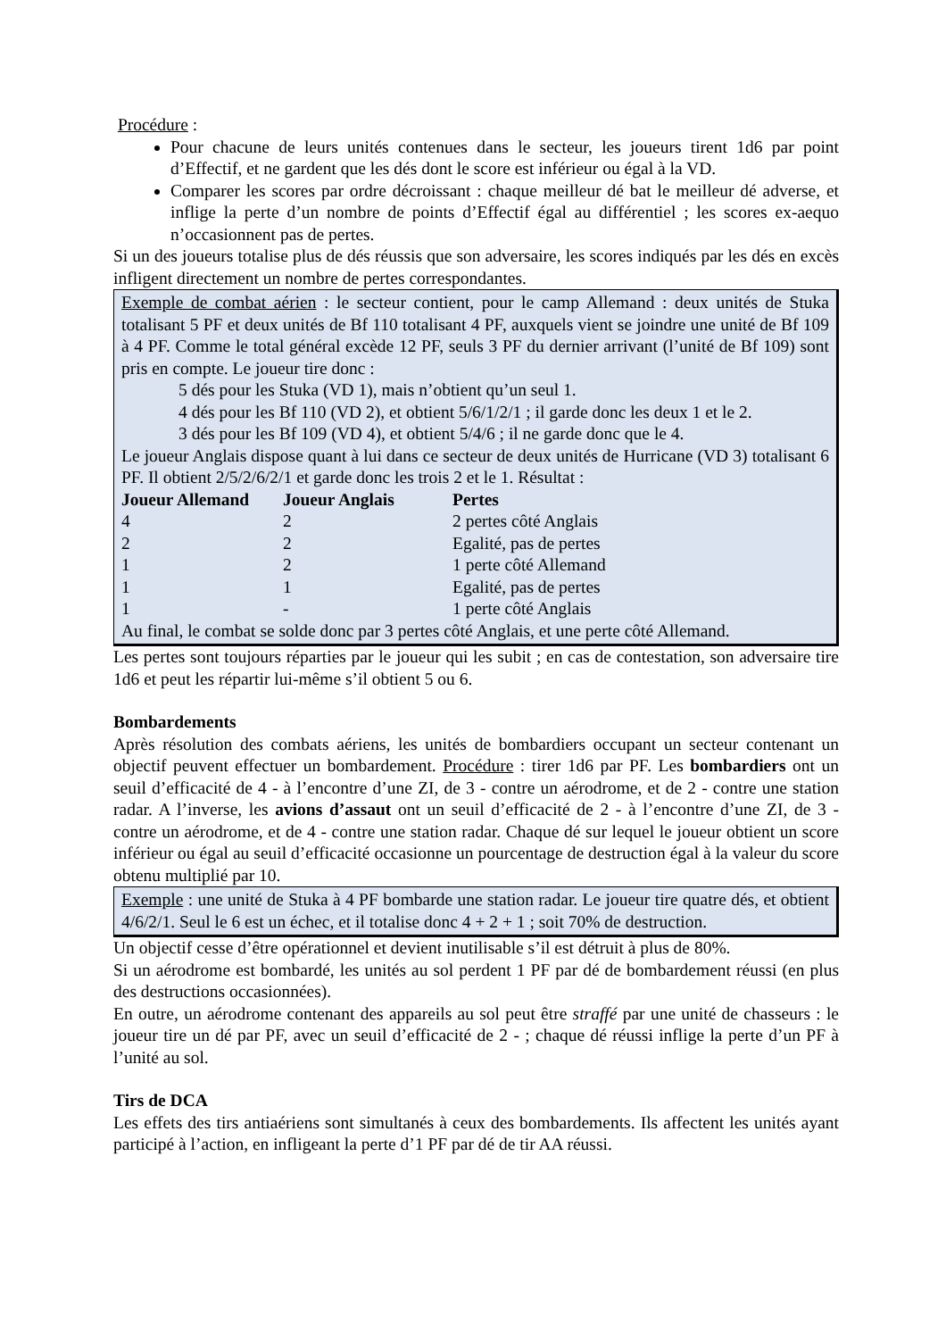Procédure :
Pour chacune de leurs unités contenues dans le secteur, les joueurs tirent 1d6 par point d’Effectif, et ne gardent que les dés dont le score est inférieur ou égal à la VD.
Comparer les scores par ordre décroissant : chaque meilleur dé bat le meilleur dé adverse, et inflige la perte d’un nombre de points d’Effectif égal au différentiel ; les scores ex-aequo n’occasionnent pas de pertes.
Si un des joueurs totalise plus de dés réussis que son adversaire, les scores indiqués par les dés en excès infligent directement un nombre de pertes correspondantes.
Exemple de combat aérien : le secteur contient, pour le camp Allemand : deux unités de Stuka totalisant 5 PF et deux unités de Bf 110 totalisant 4 PF, auxquels vient se joindre une unité de Bf 109 à 4 PF. Comme le total général excède 12 PF, seuls 3 PF du dernier arrivant (l’unité de Bf 109) sont pris en compte. Le joueur tire donc :
5 dés pour les Stuka (VD 1), mais n’obtient qu’un seul 1.
4 dés pour les Bf 110 (VD 2), et obtient 5/6/1/2/1 ; il garde donc les deux 1 et le 2.
3 dés pour les Bf 109 (VD 4), et obtient 5/4/6 ; il ne garde donc que le 4.
Le joueur Anglais dispose quant à lui dans ce secteur de deux unités de Hurricane (VD 3) totalisant 6 PF. Il obtient 2/5/2/6/2/1 et garde donc les trois 2 et le 1. Résultat :
| Joueur Allemand | Joueur Anglais | Pertes |
| --- | --- | --- |
| 4 | 2 | 2 pertes côté Anglais |
| 2 | 2 | Egalité, pas de pertes |
| 1 | 2 | 1 perte côté Allemand |
| 1 | 1 | Egalité, pas de pertes |
| 1 | - | 1 perte côté Anglais |
Au final, le combat se solde donc par 3 pertes côté Anglais, et une perte côté Allemand.
Les pertes sont toujours réparties par le joueur qui les subit ; en cas de contestation, son adversaire tire 1d6 et peut les répartir lui-même s’il obtient 5 ou 6.
Bombardements
Après résolution des combats aériens, les unités de bombardiers occupant un secteur contenant un objectif peuvent effectuer un bombardement. Procédure : tirer 1d6 par PF. Les bombardiers ont un seuil d’efficacité de 4 - à l’encontre d’une ZI, de 3 - contre un aérodrome, et de 2 - contre une station radar. A l’inverse, les avions d’assaut ont un seuil d’efficacité de 2 - à l’encontre d’une ZI, de 3 - contre un aérodrome, et de 4 - contre une station radar. Chaque dé sur lequel le joueur obtient un score inférieur ou égal au seuil d’efficacité occasionne un pourcentage de destruction égal à la valeur du score obtenu multiplié par 10.
Exemple : une unité de Stuka à 4 PF bombarde une station radar. Le joueur tire quatre dés, et obtient 4/6/2/1. Seul le 6 est un échec, et il totalise donc 4 + 2 + 1 ; soit 70% de destruction.
Un objectif cesse d’être opérationnel et devient inutilisable s’il est détruit à plus de 80%.
Si un aérodrome est bombardé, les unités au sol perdent 1 PF par dé de bombardement réussi (en plus des destructions occasionnées).
En outre, un aérodrome contenant des appareils au sol peut être straffé par une unité de chasseurs : le joueur tire un dé par PF, avec un seuil d’efficacité de 2 - ; chaque dé réussi inflige la perte d’un PF à l’unité au sol.
Tirs de DCA
Les effets des tirs antiaériens sont simultanés à ceux des bombardements. Ils affectent les unités ayant participé à l’action, en infligeant la perte d’1 PF par dé de tir AA réussi.